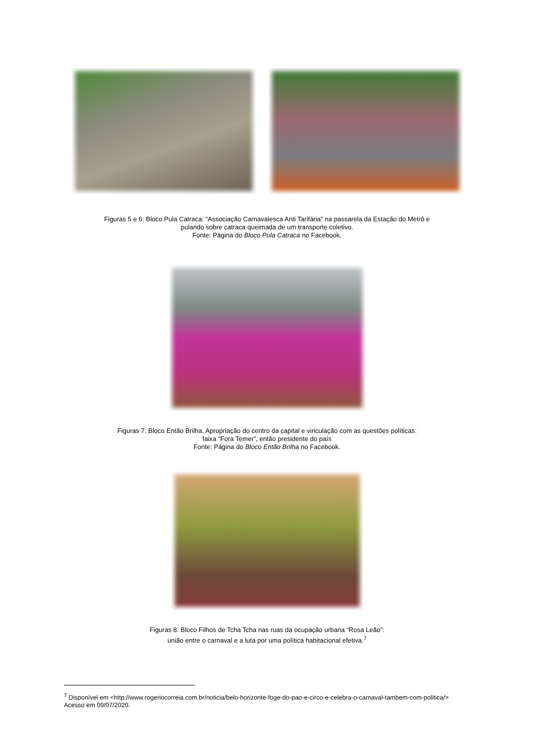Figuras 5 e 6: Bloco Pula Catraca: “Associação Carnavalesca Anti Tarifária” na passarela da Estação do Metrô e
pulando sobre catraca queimada de um transporte coletivo.
Fonte: Página do Bloco Pula Catraca no Facebook.
Figuras 7: Bloco Então Brilha. Apropriação do centro da capital e vinculação com as questões políticas:
faixa “Fora Temer”, então presidente do país
Fonte: Página do Bloco Então Brilha no Facebook.
Figuras 8: Bloco Filhos de Tcha Tcha nas ruas da ocupação urbana “Rosa Leão”:
união entre o carnaval e a luta por uma política habitacional efetiva.<sup>7</sup>
<sup>7</sup> Disponível em <http://www.rogeriocorreia.com.br/noticia/belo-horizonte-foge-do-pao-e-circo-e-celebra-o-carnaval-tambem-com-politica/> Acesso em 09/07/2020.